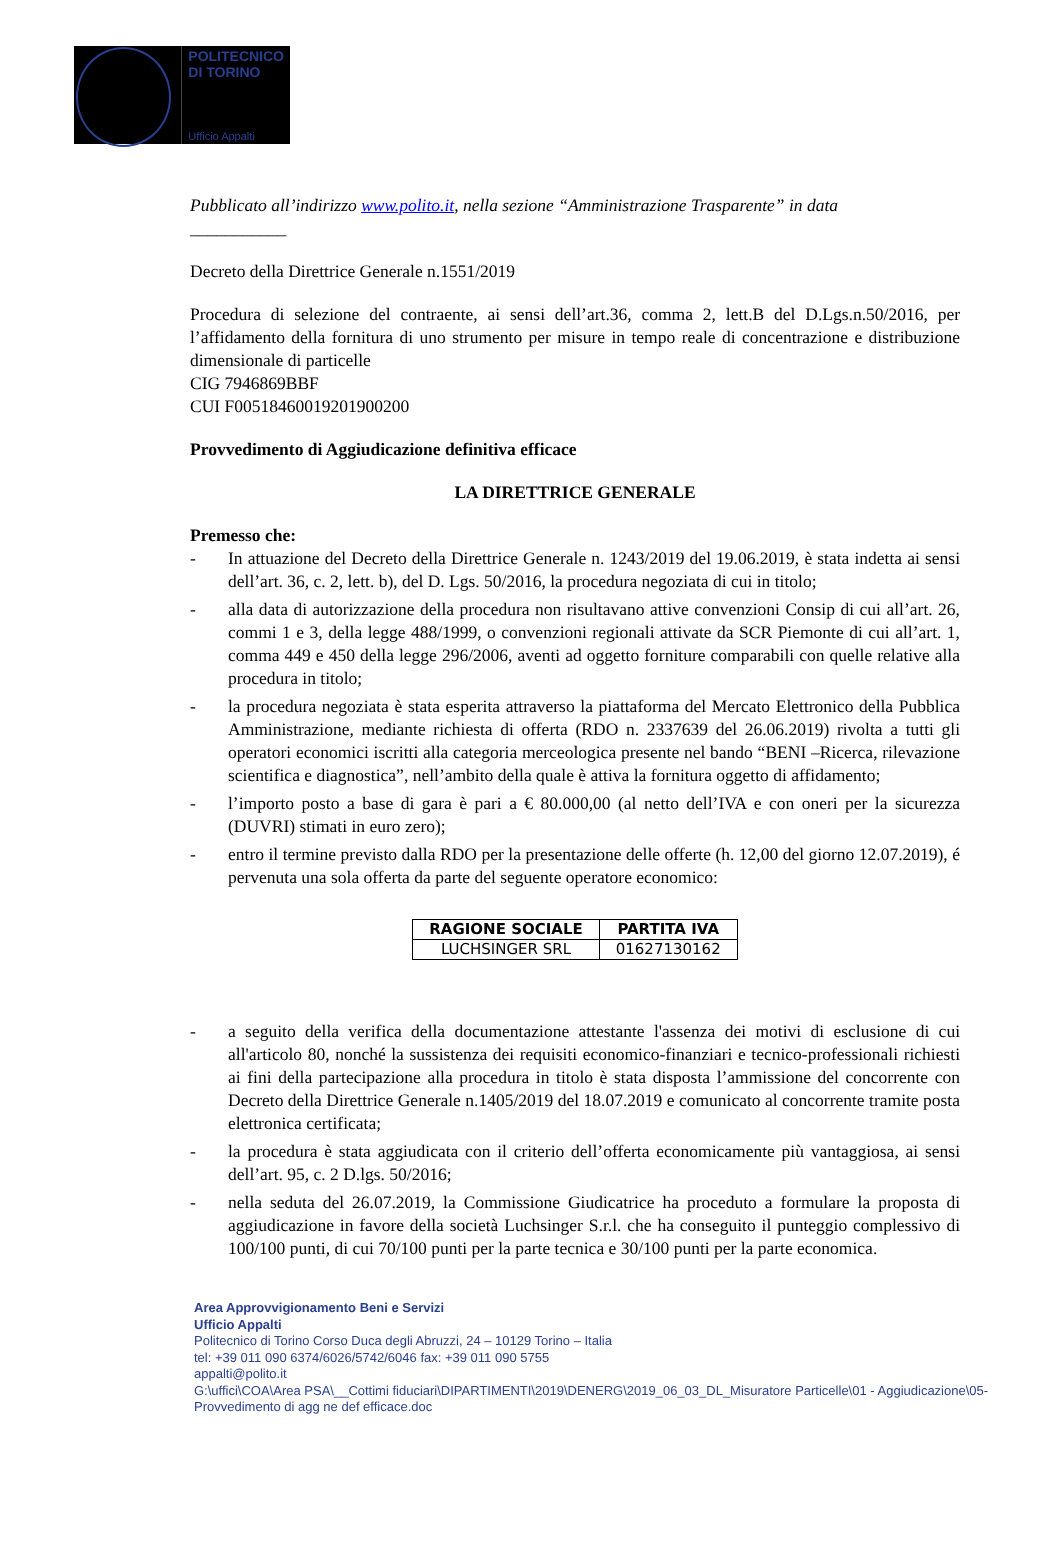POLITECNICO
DI TORINO
Ufficio Appalti
Pubblicato all’indirizzo www.polito.it, nella sezione “Amministrazione Trasparente” in data
___________
Decreto della Direttrice Generale n.1551/2019
Procedura di selezione del contraente, ai sensi dell’art.36, comma 2, lett.B del D.Lgs.n.50/2016, per l’affidamento della fornitura di uno strumento per misure in tempo reale di concentrazione e distribuzione dimensionale di particelle
CIG 7946869BBF
CUI F00518460019201900200
Provvedimento di Aggiudicazione definitiva efficace
LA DIRETTRICE GENERALE
Premesso che:
- In attuazione del Decreto della Direttrice Generale n. 1243/2019 del 19.06.2019, è stata indetta ai sensi dell’art. 36, c. 2, lett. b), del D. Lgs. 50/2016, la procedura negoziata di cui in titolo;
- alla data di autorizzazione della procedura non risultavano attive convenzioni Consip di cui all’art. 26, commi 1 e 3, della legge 488/1999, o convenzioni regionali attivate da SCR Piemonte di cui all’art. 1, comma 449 e 450 della legge 296/2006, aventi ad oggetto forniture comparabili con quelle relative alla procedura in titolo;
- la procedura negoziata è stata esperita attraverso la piattaforma del Mercato Elettronico della Pubblica Amministrazione, mediante richiesta di offerta (RDO n. 2337639 del 26.06.2019) rivolta a tutti gli operatori economici iscritti alla categoria merceologica presente nel bando “BENI –Ricerca, rilevazione scientifica e diagnostica”, nell’ambito della quale è attiva la fornitura oggetto di affidamento;
- l’importo posto a base di gara è pari a € 80.000,00 (al netto dell’IVA e con oneri per la sicurezza (DUVRI) stimati in euro zero);
- entro il termine previsto dalla RDO per la presentazione delle offerte (h. 12,00 del giorno 12.07.2019), é pervenuta una sola offerta da parte del seguente operatore economico:
| RAGIONE SOCIALE | PARTITA IVA |
| --- | --- |
| LUCHSINGER SRL | 01627130162 |
- a seguito della verifica della documentazione attestante l'assenza dei motivi di esclusione di cui all'articolo 80, nonché la sussistenza dei requisiti economico-finanziari e tecnico-professionali richiesti ai fini della partecipazione alla procedura in titolo è stata disposta l’ammissione del concorrente con Decreto della Direttrice Generale n.1405/2019 del 18.07.2019 e comunicato al concorrente tramite posta elettronica certificata;
- la procedura è stata aggiudicata con il criterio dell’offerta economicamente più vantaggiosa, ai sensi dell’art. 95, c. 2 D.lgs. 50/2016;
- nella seduta del 26.07.2019, la Commissione Giudicatrice ha proceduto a formulare la proposta di aggiudicazione in favore della società Luchsinger S.r.l. che ha conseguito il punteggio complessivo di 100/100 punti, di cui 70/100 punti per la parte tecnica e 30/100 punti per la parte economica.
Area Approvvigionamento Beni e Servizi
Ufficio Appalti
Politecnico di Torino Corso Duca degli Abruzzi, 24 – 10129 Torino – Italia
tel: +39 011 090 6374/6026/5742/6046 fax: +39 011 090 5755
appalti@polito.it
G:\uffici\COA\Area PSA\__Cottimi fiduciari\DIPARTIMENTI\2019\DENERG\2019_06_03_DL_Misuratore Particelle\01 - Aggiudicazione\05-Provvedimento di agg ne def efficace.doc